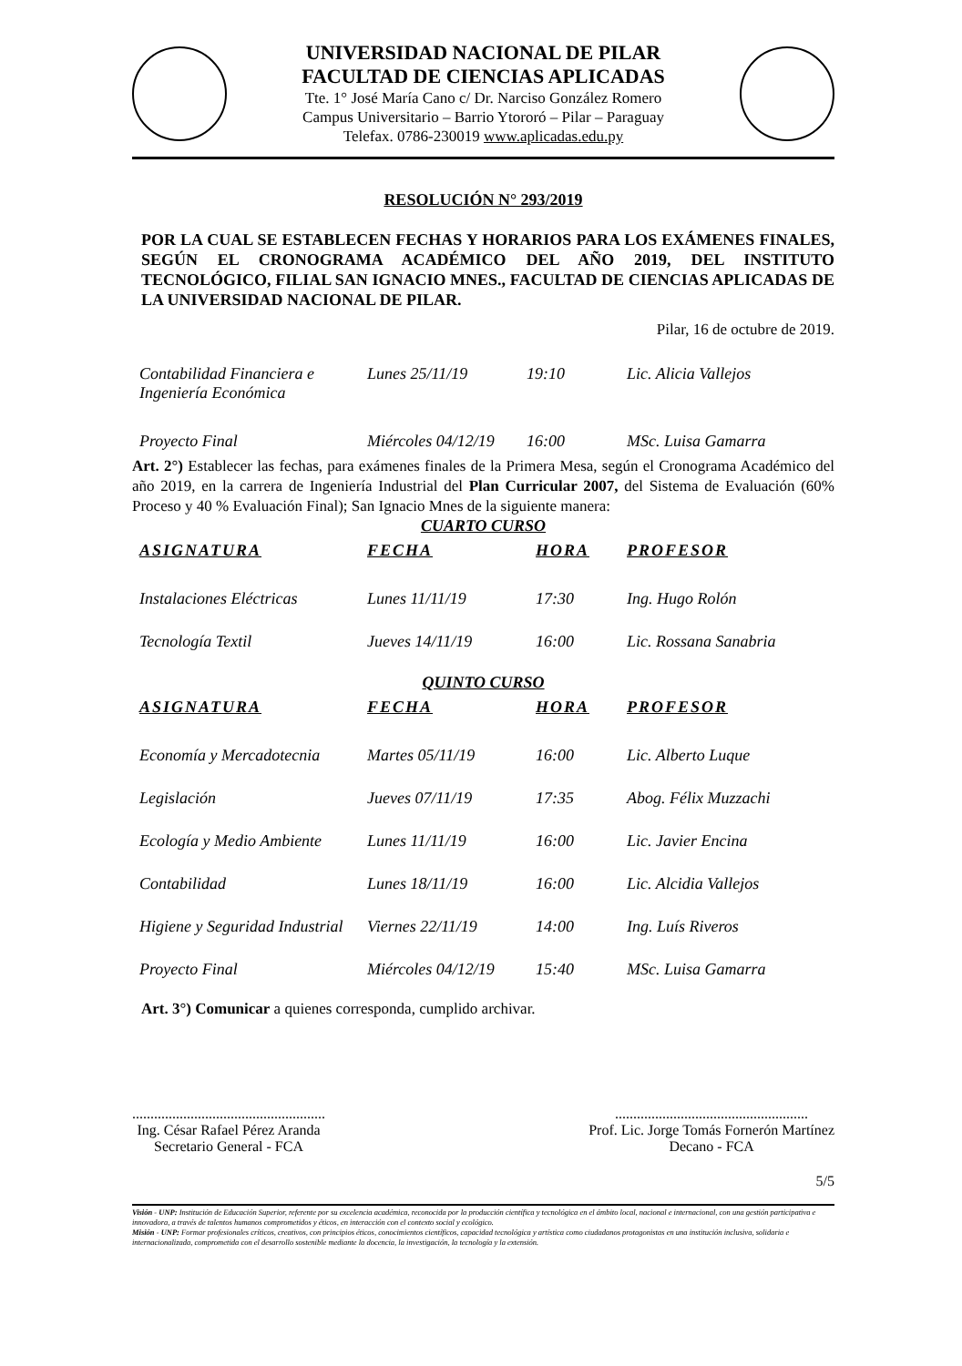UNIVERSIDAD NACIONAL DE PILAR
FACULTAD DE CIENCIAS APLICADAS
Tte. 1° José María Cano c/ Dr. Narciso González Romero
Campus Universitario – Barrio Ytororó – Pilar – Paraguay
Telefax. 0786-230019 www.aplicadas.edu.py
RESOLUCIÓN N° 293/2019
POR LA CUAL SE ESTABLECEN FECHAS Y HORARIOS PARA LOS EXÁMENES FINALES, SEGÚN EL CRONOGRAMA ACADÉMICO DEL AÑO 2019, DEL INSTITUTO TECNOLÓGICO, FILIAL SAN IGNACIO MNES., FACULTAD DE CIENCIAS APLICADAS DE LA UNIVERSIDAD NACIONAL DE PILAR.
Pilar, 16 de octubre de 2019.
| Contabilidad Financiera e Ingeniería Económica | Lunes 25/11/19 | 19:10 | Lic. Alicia Vallejos |
| Proyecto Final | Miércoles 04/12/19 | 16:00 | MSc. Luisa Gamarra |
Art. 2°) Establecer las fechas, para exámenes finales de la Primera Mesa, según el Cronograma Académico del año 2019, en la carrera de Ingeniería Industrial del Plan Curricular 2007, del Sistema de Evaluación (60% Proceso y 40 % Evaluación Final); San Ignacio Mnes de la siguiente manera:
CUARTO CURSO
| ASIGNATURA | FECHA | HORA | PROFESOR |
| --- | --- | --- | --- |
| Instalaciones Eléctricas | Lunes 11/11/19 | 17:30 | Ing. Hugo Rolón |
| Tecnología Textil | Jueves 14/11/19 | 16:00 | Lic. Rossana Sanabria |
QUINTO CURSO
| ASIGNATURA | FECHA | HORA | PROFESOR |
| --- | --- | --- | --- |
| Economía y Mercadotecnia | Martes 05/11/19 | 16:00 | Lic. Alberto Luque |
| Legislación | Jueves 07/11/19 | 17:35 | Abog. Félix Muzzachi |
| Ecología y Medio Ambiente | Lunes 11/11/19 | 16:00 | Lic. Javier Encina |
| Contabilidad | Lunes 18/11/19 | 16:00 | Lic. Alcidia Vallejos |
| Higiene y Seguridad Industrial | Viernes 22/11/19 | 14:00 | Ing. Luís Riveros |
| Proyecto Final | Miércoles 04/12/19 | 15:40 | MSc. Luisa Gamarra |
Art. 3°) Comunicar a quienes corresponda, cumplido archivar.
.....................................................
Ing. César Rafael Pérez Aranda
Secretario General - FCA
.....................................................
Prof. Lic. Jorge Tomás Fornerón Martínez
Decano - FCA
5/5
Visión - UNP: Institución de Educación Superior, referente por su excelencia académica, reconocida por la producción científica y tecnológica en el ámbito local, nacional e internacional, con una gestión participativa e innovadora, a través de talentos humanos comprometidos y éticos, en interacción con el contexto social y ecológico.
Misión - UNP: Formar profesionales críticos, creativos, con principios éticos, conocimientos científicos, capacidad tecnológica y artística como ciudadanos protagonistas en una institución inclusiva, solidaria e internacionalizada, comprometida con el desarrollo sostenible mediante la docencia, la investigación, la tecnología y la extensión.